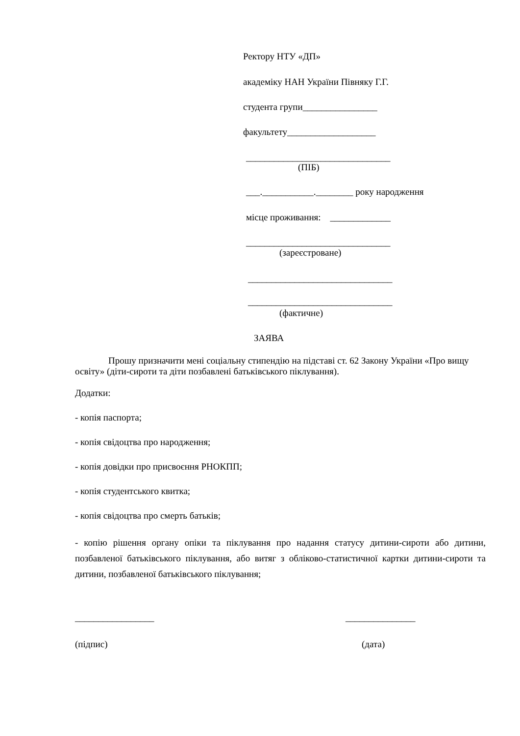Ректору НТУ «ДП»
академіку НАН України Півняку Г.Г.
студента групи________________
факультету___________________
_______________________________
(ПІБ)
___.___________.________ року народження
місце проживання: _____________
_______________________________
(зареєстроване)
_______________________________
_______________________________
(фактичне)
ЗАЯВА
Прошу призначити мені соціальну стипендію на підставі ст. 62 Закону України «Про вищу освіту» (діти-сироти та діти позбавлені батьківського піклування).
Додатки:
- копія паспорта;
- копія свідоцтва про народження;
- копія довідки про присвоєння РНОКПП;
- копія студентського квитка;
- копія свідоцтва про смерть батьків;
- копію рішення органу опіки та піклування про надання статусу дитини-сироти або дитини, позбавленої батьківського піклування, або витяг з обліково-статистичної картки дитини-сироти та дитини, позбавленої батьківського піклування;
_________________
_______________
(підпис)
(дата)